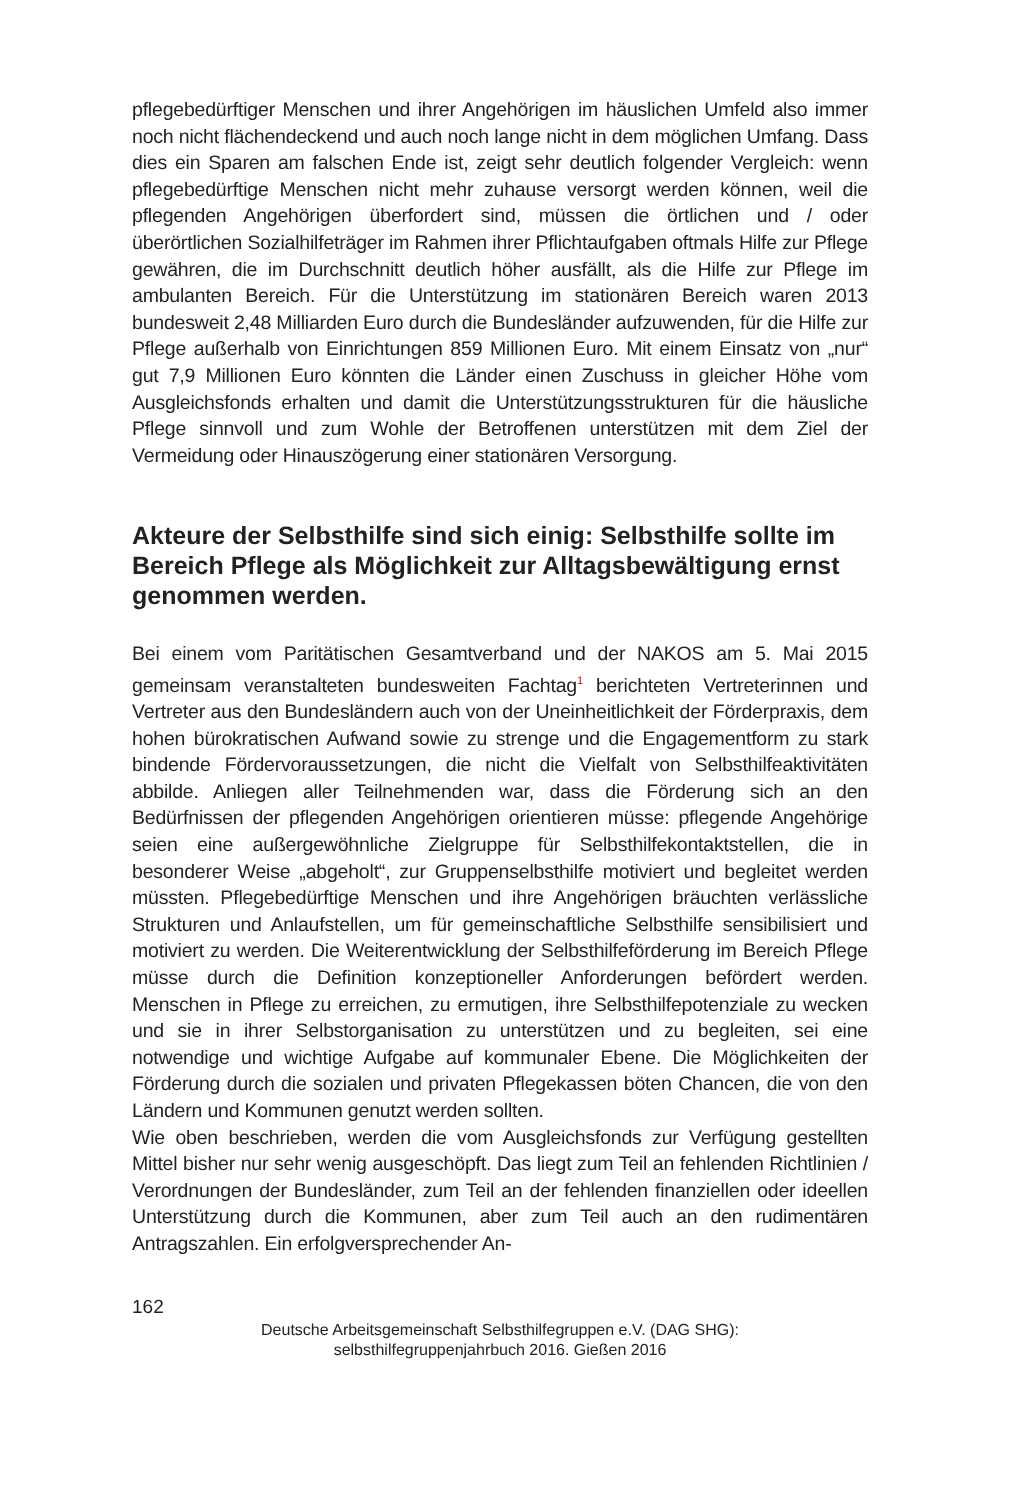pflegebedürftiger Menschen und ihrer Angehörigen im häuslichen Umfeld also immer noch nicht flächendeckend und auch noch lange nicht in dem möglichen Umfang. Dass dies ein Sparen am falschen Ende ist, zeigt sehr deutlich folgender Vergleich: wenn pflegebedürftige Menschen nicht mehr zuhause versorgt werden können, weil die pflegenden Angehörigen überfordert sind, müssen die örtlichen und / oder überörtlichen Sozialhilfeträger im Rahmen ihrer Pflichtaufgaben oftmals Hilfe zur Pflege gewähren, die im Durchschnitt deutlich höher ausfällt, als die Hilfe zur Pflege im ambulanten Bereich. Für die Unterstützung im stationären Bereich waren 2013 bundesweit 2,48 Milliarden Euro durch die Bundesländer aufzuwenden, für die Hilfe zur Pflege außerhalb von Einrichtungen 859 Millionen Euro. Mit einem Einsatz von „nur“ gut 7,9 Millionen Euro könnten die Länder einen Zuschuss in gleicher Höhe vom Ausgleichsfonds erhalten und damit die Unterstützungsstrukturen für die häusliche Pflege sinnvoll und zum Wohle der Betroffenen unterstützen mit dem Ziel der Vermeidung oder Hinauszögerung einer stationären Versorgung.
Akteure der Selbsthilfe sind sich einig: Selbsthilfe sollte im Bereich Pflege als Möglichkeit zur Alltagsbewältigung ernst genommen werden.
Bei einem vom Paritätischen Gesamtverband und der NAKOS am 5. Mai 2015 gemeinsam veranstalteten bundesweiten Fachtag<sup>1</sup> berichteten Vertreterinnen und Vertreter aus den Bundesländern auch von der Uneinheitlichkeit der Förderpraxis, dem hohen bürokratischen Aufwand sowie zu strenge und die Engagementform zu stark bindende Fördervoraussetzungen, die nicht die Vielfalt von Selbsthilfeaktivitäten abbilde. Anliegen aller Teilnehmenden war, dass die Förderung sich an den Bedürfnissen der pflegenden Angehörigen orientieren müsse: pflegende Angehörige seien eine außergewöhnliche Zielgruppe für Selbsthilfekontaktstellen, die in besonderer Weise „abgeholt“, zur Gruppenselbsthilfe motiviert und begleitet werden müssten. Pflegebedürftige Menschen und ihre Angehörigen bräuchten verlässliche Strukturen und Anlaufstellen, um für gemeinschaftliche Selbsthilfe sensibilisiert und motiviert zu werden. Die Weiterentwicklung der Selbsthilfeförderung im Bereich Pflege müsse durch die Definition konzeptioneller Anforderungen befördert werden. Menschen in Pflege zu erreichen, zu ermutigen, ihre Selbsthilfepotenziale zu wecken und sie in ihrer Selbstorganisation zu unterstützen und zu begleiten, sei eine notwendige und wichtige Aufgabe auf kommunaler Ebene. Die Möglichkeiten der Förderung durch die sozialen und privaten Pflegekassen böten Chancen, die von den Ländern und Kommunen genutzt werden sollten.
Wie oben beschrieben, werden die vom Ausgleichsfonds zur Verfügung gestellten Mittel bisher nur sehr wenig ausgeschöpft. Das liegt zum Teil an fehlenden Richtlinien / Verordnungen der Bundesländer, zum Teil an der fehlenden finanziellen oder ideellen Unterstützung durch die Kommunen, aber zum Teil auch an den rudimentären Antragszahlen. Ein erfolgversprechender An-
162
Deutsche Arbeitsgemeinschaft Selbsthilfegruppen e.V. (DAG SHG):
selbsthilfegruppenjahrbuch 2016. Gießen 2016